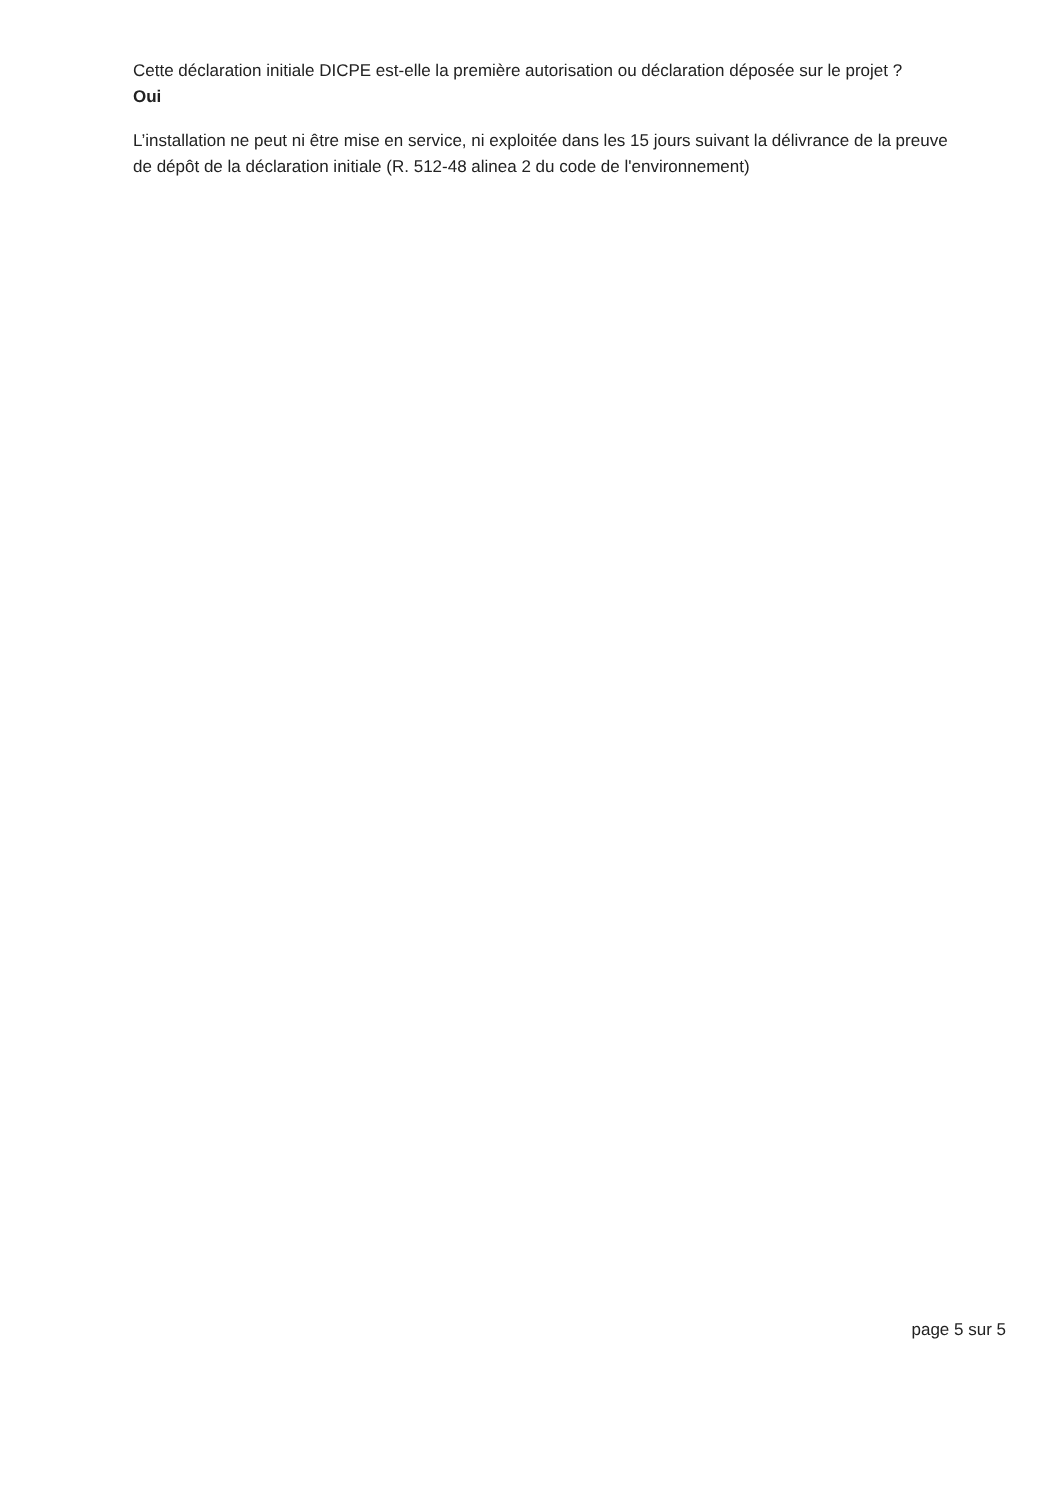Cette déclaration initiale DICPE est-elle la première autorisation ou déclaration déposée sur le projet ?
Oui
L’installation ne peut ni être mise en service, ni exploitée dans les 15 jours suivant la délivrance de la preuve de dépôt de la déclaration initiale (R. 512-48 alinea 2 du code de l'environnement)
page 5 sur 5